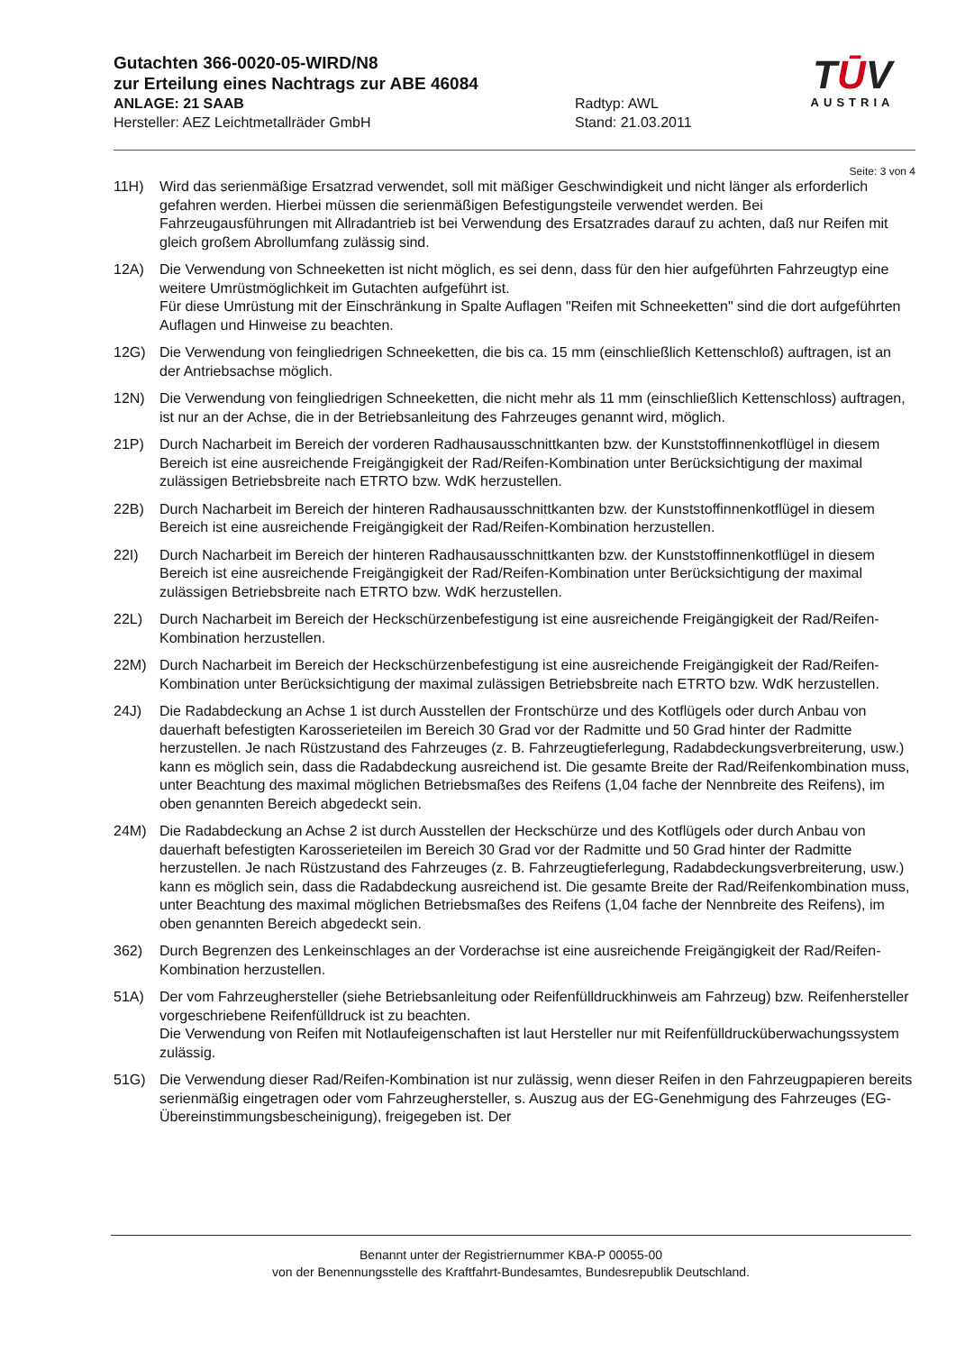Gutachten 366-0020-05-WIRD/N8
zur Erteilung eines Nachtrags zur ABE 46084
ANLAGE: 21 SAAB Radtyp: AWL
Hersteller: AEZ Leichtmetallräder GmbH Stand: 21.03.2011
TŪV
AUSTRIA
Seite: 3 von 4
11H) Wird das serienmäßige Ersatzrad verwendet, soll mit mäßiger Geschwindigkeit und nicht länger als erforderlich gefahren werden. Hierbei müssen die serienmäßigen Befestigungsteile verwendet werden. Bei Fahrzeugausführungen mit Allradantrieb ist bei Verwendung des Ersatzrades darauf zu achten, daß nur Reifen mit gleich großem Abrollumfang zulässig sind.
12A) Die Verwendung von Schneeketten ist nicht möglich, es sei denn, dass für den hier aufgeführten Fahrzeugtyp eine weitere Umrüstmöglichkeit im Gutachten aufgeführt ist.
Für diese Umrüstung mit der Einschränkung in Spalte Auflagen "Reifen mit Schneeketten" sind die dort aufgeführten Auflagen und Hinweise zu beachten.
12G) Die Verwendung von feingliedrigen Schneeketten, die bis ca. 15 mm (einschließlich Kettenschloß) auftragen, ist an der Antriebsachse möglich.
12N) Die Verwendung von feingliedrigen Schneeketten, die nicht mehr als 11 mm (einschließlich Kettenschloss) auftragen, ist nur an der Achse, die in der Betriebsanleitung des Fahrzeuges genannt wird, möglich.
21P) Durch Nacharbeit im Bereich der vorderen Radhausausschnittkanten bzw. der Kunststoffinnenkotflügel in diesem Bereich ist eine ausreichende Freigängigkeit der Rad/Reifen-Kombination unter Berücksichtigung der maximal zulässigen Betriebsbreite nach ETRTO bzw. WdK herzustellen.
22B) Durch Nacharbeit im Bereich der hinteren Radhausausschnittkanten bzw. der Kunststoffinnenkotflügel in diesem Bereich ist eine ausreichende Freigängigkeit der Rad/Reifen-Kombination herzustellen.
22I) Durch Nacharbeit im Bereich der hinteren Radhausausschnittkanten bzw. der Kunststoffinnenkotflügel in diesem Bereich ist eine ausreichende Freigängigkeit der Rad/Reifen-Kombination unter Berücksichtigung der maximal zulässigen Betriebsbreite nach ETRTO bzw. WdK herzustellen.
22L) Durch Nacharbeit im Bereich der Heckschürzenbefestigung ist eine ausreichende Freigängigkeit der Rad/Reifen-Kombination herzustellen.
22M) Durch Nacharbeit im Bereich der Heckschürzenbefestigung ist eine ausreichende Freigängigkeit der Rad/Reifen-Kombination unter Berücksichtigung der maximal zulässigen Betriebsbreite nach ETRTO bzw. WdK herzustellen.
24J) Die Radabdeckung an Achse 1 ist durch Ausstellen der Frontschürze und des Kotflügels oder durch Anbau von dauerhaft befestigten Karosserieteilen im Bereich 30 Grad vor der Radmitte und 50 Grad hinter der Radmitte herzustellen. Je nach Rüstzustand des Fahrzeuges (z. B. Fahrzeugtieferlegung, Radabdeckungsverbreiterung, usw.) kann es möglich sein, dass die Radabdeckung ausreichend ist. Die gesamte Breite der Rad/Reifenkombination muss, unter Beachtung des maximal möglichen Betriebsmaßes des Reifens (1,04 fache der Nennbreite des Reifens), im oben genannten Bereich abgedeckt sein.
24M) Die Radabdeckung an Achse 2 ist durch Ausstellen der Heckschürze und des Kotflügels oder durch Anbau von dauerhaft befestigten Karosserieteilen im Bereich 30 Grad vor der Radmitte und 50 Grad hinter der Radmitte herzustellen. Je nach Rüstzustand des Fahrzeuges (z. B. Fahrzeugtieferlegung, Radabdeckungsverbreiterung, usw.) kann es möglich sein, dass die Radabdeckung ausreichend ist. Die gesamte Breite der Rad/Reifenkombination muss, unter Beachtung des maximal möglichen Betriebsmaßes des Reifens (1,04 fache der Nennbreite des Reifens), im oben genannten Bereich abgedeckt sein.
362) Durch Begrenzen des Lenkeinschlages an der Vorderachse ist eine ausreichende Freigängigkeit der Rad/Reifen-Kombination herzustellen.
51A) Der vom Fahrzeughersteller (siehe Betriebsanleitung oder Reifenfülldruckhinweis am Fahrzeug) bzw. Reifenhersteller vorgeschriebene Reifenfülldruck ist zu beachten.
Die Verwendung von Reifen mit Notlaufeigenschaften ist laut Hersteller nur mit Reifenfülldrucküberwachungssystem zulässig.
51G) Die Verwendung dieser Rad/Reifen-Kombination ist nur zulässig, wenn dieser Reifen in den Fahrzeugpapieren bereits serienmäßig eingetragen oder vom Fahrzeughersteller, s. Auszug aus der EG-Genehmigung des Fahrzeuges (EG-Übereinstimmungsbescheinigung), freigegeben ist. Der
Benannt unter der Registriernummer KBA-P 00055-00
von der Benennungsstelle des Kraftfahrt-Bundesamtes, Bundesrepublik Deutschland.